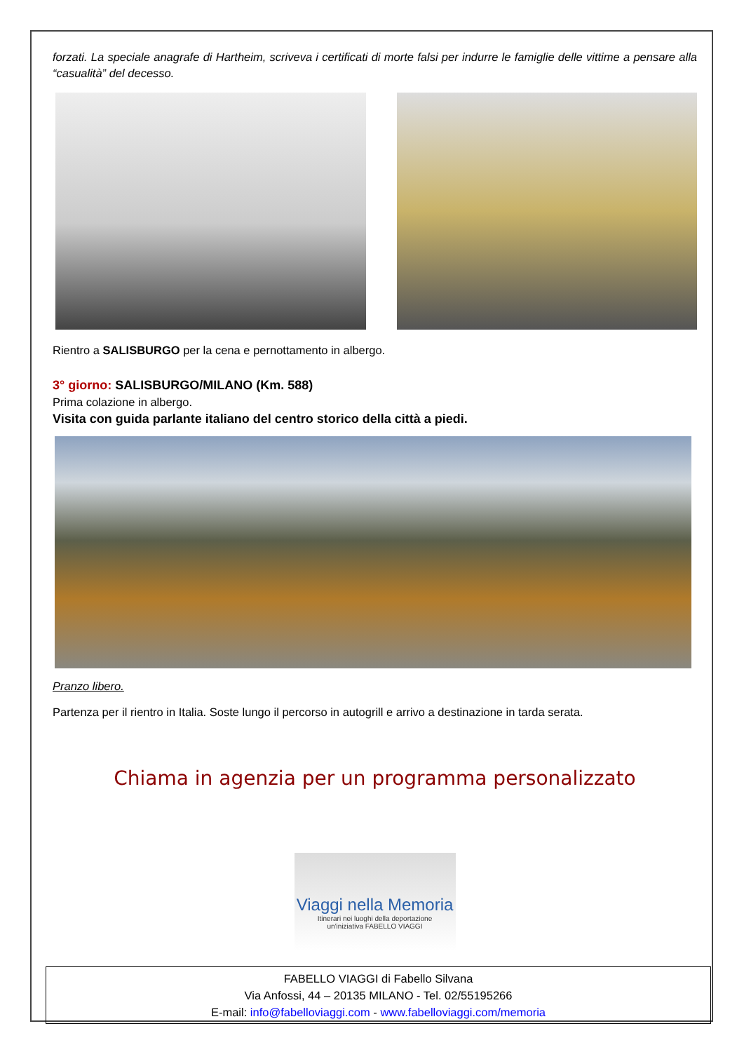forzati. La speciale anagrafe di Hartheim, scriveva i certificati di morte falsi per indurre le famiglie delle vittime a pensare alla “casualità” del decesso.
Rientro a SALISBURGO per la cena e pernottamento in albergo.
3° giorno: SALISBURGO/MILANO (Km. 588)
Prima colazione in albergo.
Visita con guida parlante italiano del centro storico della città a piedi.
Pranzo libero.
Partenza per il rientro in Italia. Soste lungo il percorso in autogrill e arrivo a destinazione in tarda serata.
Chiama in agenzia per un programma personalizzato
Viaggi nella Memoria
Itinerari nei luoghi della deportazione
un'iniziativa FABELLO VIAGGI
FABELLO VIAGGI di Fabello Silvana
Via Anfossi, 44 – 20135 MILANO - Tel. 02/55195266
E-mail: info@fabelloviaggi.com - www.fabelloviaggi.com/memoria